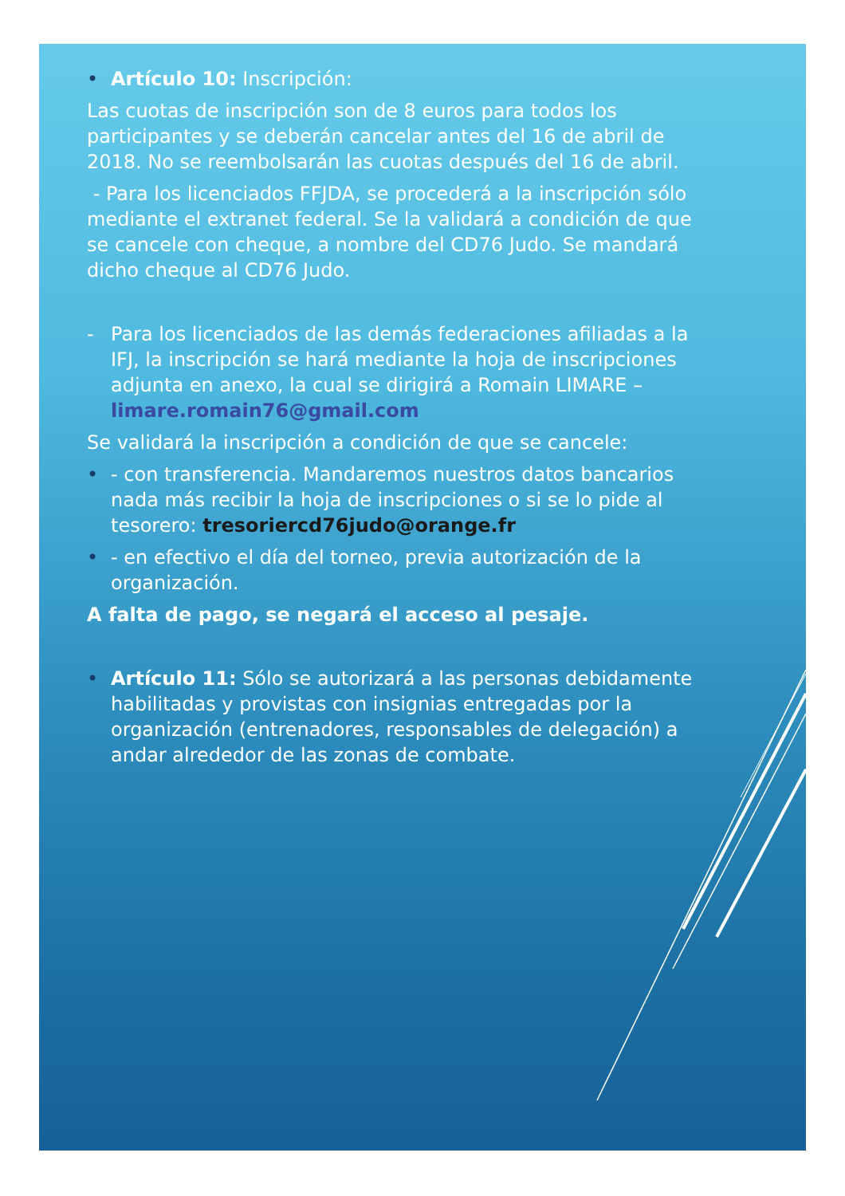• Artículo 10: Inscripción:
Las cuotas de inscripción son de 8 euros para todos los participantes y se deberán cancelar antes del 16 de abril de 2018. No se reembolsarán las cuotas después del 16 de abril.
- Para los licenciados FFJDA, se procederá a la inscripción sólo mediante el extranet federal. Se la validará a condición de que se cancele con cheque, a nombre del CD76 Judo. Se mandará dicho cheque al CD76 Judo.
- Para los licenciados de las demás federaciones afiliadas a la IFJ, la inscripción se hará mediante la hoja de inscripciones adjunta en anexo, la cual se dirigirá a Romain LIMARE – limare.romain76@gmail.com
Se validará la inscripción a condición de que se cancele:
• - con transferencia. Mandaremos nuestros datos bancarios nada más recibir la hoja de inscripciones o si se lo pide al tesorero: tresoriercd76judo@orange.fr
• - en efectivo el día del torneo, previa autorización de la organización.
A falta de pago, se negará el acceso al pesaje.
• Artículo 11: Sólo se autorizará a las personas debidamente habilitadas y provistas con insignias entregadas por la organización (entrenadores, responsables de delegación) a andar alrededor de las zonas de combate.